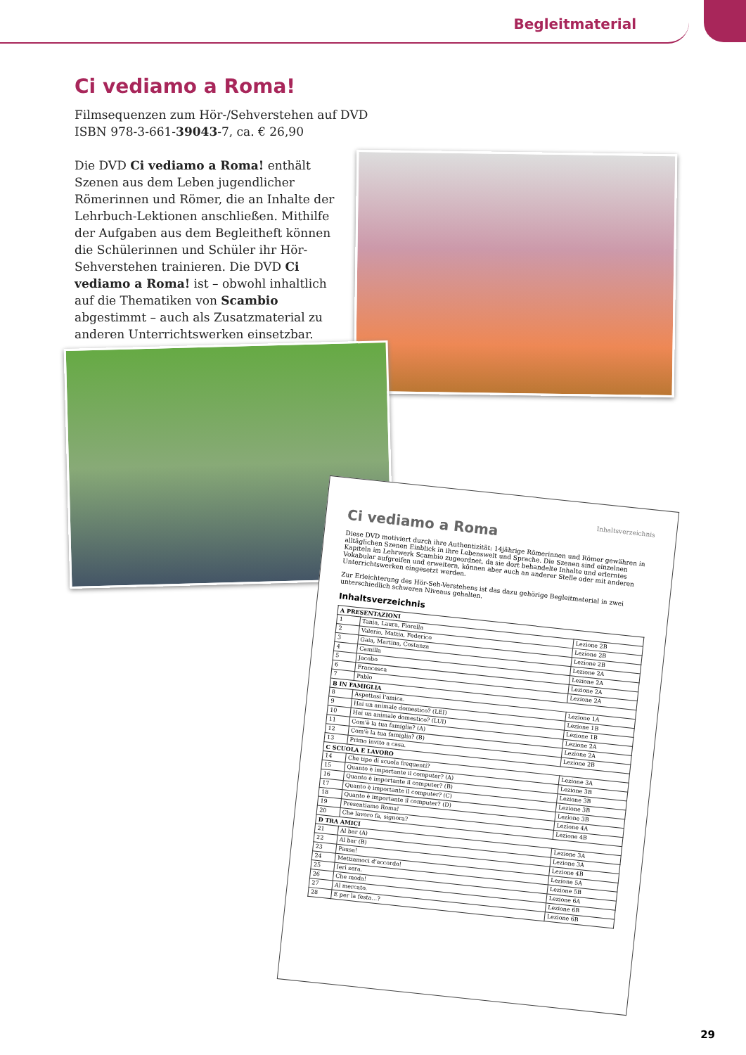Begleitmaterial
Ci vediamo a Roma!
Filmsequenzen zum Hör-/Sehverstehen auf DVD
ISBN 978-3-661-39043-7, ca. € 26,90
Die DVD Ci vediamo a Roma! enthält Szenen aus dem Leben jugendlicher Römerinnen und Römer, die an Inhalte der Lehrbuch-Lektionen anschließen. Mithilfe der Aufgaben aus dem Begleitheft können die Schülerinnen und Schüler ihr Hör-Sehverstehen trainieren. Die DVD Ci vediamo a Roma! ist – obwohl inhaltlich auf die Thematiken von Scambio abgestimmt – auch als Zusatzmaterial zu anderen Unterrichtswerken einsetzbar.
Inhaltsverzeichnis
Ci vediamo a Roma
Diese DVD motiviert durch ihre Authentizität: 14jährige Römerinnen und Römer gewähren in alltäglichen Szenen Einblick in ihre Lebenswelt und Sprache. Die Szenen sind einzelnen Kapiteln im Lehrwerk Scambio zugeordnet, da sie dort behandelte Inhalte und erlerntes Vokabular aufgreifen und erweitern, können aber auch an anderer Stelle oder mit anderen Unterrichtswerken eingesetzt werden.
Zur Erleichterung des Hör-Seh-Verstehens ist das dazu gehörige Begleitmaterial in zwei unterschiedlich schweren Niveaus gehalten.
Inhaltsverzeichnis
| A PRESENTAZIONI | | |
| --- | --- | --- |
| 1 | Tania, Laura, Fiorella | Lezione 2B |
| 2 | Valerio, Mattia, Federico | Lezione 2B |
| 3 | Gaia, Martina, Costanza | Lezione 2B |
| 4 | Camilla | Lezione 2A |
| 5 | Jacobo | Lezione 2A |
| 6 | Francesca | Lezione 2A |
| 7 | Pablo | Lezione 2A |
| B IN FAMIGLIA | | |
| 8 | Aspettasi l'amica. | Lezione 1A |
| 9 | Hai un animale domestico? (LEI) | Lezione 1B |
| 10 | Hai un animale domestico? (LUI) | Lezione 1B |
| 11 | Com'è la tua famiglia? (A) | Lezione 2A |
| 12 | Com'è la tua famiglia? (B) | Lezione 2A |
| 13 | Primo invito a casa. | Lezione 2B |
| C SCUOLA E LAVORO | | |
| 14 | Che tipo di scuola frequenti? | Lezione 3A |
| 15 | Quanto è importante il computer? (A) | Lezione 3B |
| 16 | Quanto è importante il computer? (B) | Lezione 3B |
| 17 | Quanto è importante il computer? (C) | Lezione 3B |
| 18 | Quanto è importante il computer? (D) | Lezione 3B |
| 19 | Presentiamo Roma! | Lezione 4A |
| 20 | Che lavoro fa, signora? | Lezione 4B |
| D TRA AMICI | | |
| 21 | Al bar (A) | Lezione 3A |
| 22 | Al bar (B) | Lezione 3A |
| 23 | Pausa! | Lezione 4B |
| 24 | Mettiamoci d'accordo! | Lezione 5A |
| 25 | Ieri sera. | Lezione 5B |
| 26 | Che moda! | Lezione 6A |
| 27 | Al mercato. | Lezione 6B |
| 28 | E per la festa…? | Lezione 6B |
29